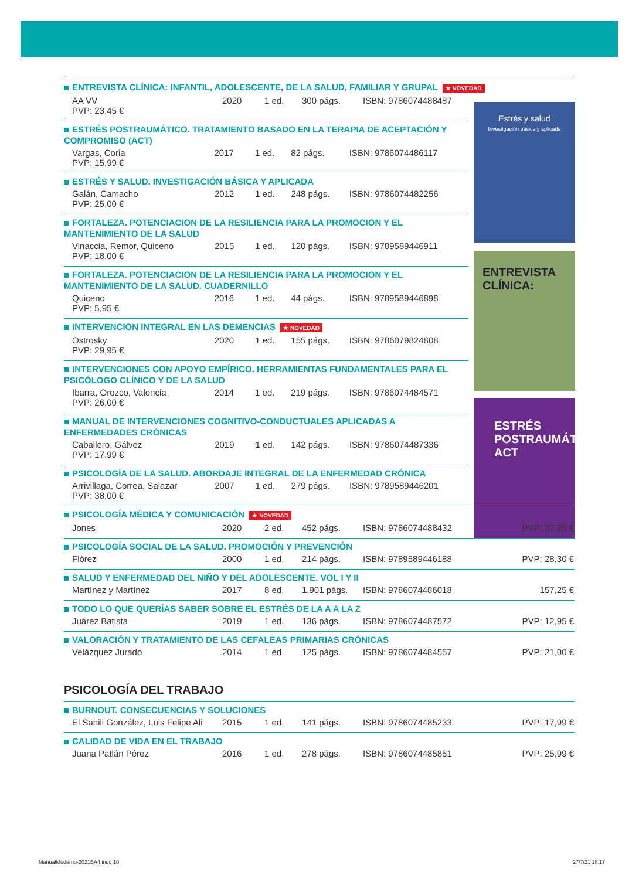Estrés y salud
Investigación básica y aplicada
ENTREVISTA CLÍNICA:
ESTRÉS POSTRAUMÁTICO
ACT
ENTREVISTA CLÍNICA: INFANTIL, ADOLESCENTE, DE LA SALUD, FAMILIAR Y GRUPAL ★ NOVEDAD
| AA VV PVP: 23,45 € | 2020 | 1 ed. | 300 págs. | ISBN: 9786074488487 |
ESTRÉS POSTRAUMÁTICO. TRATAMIENTO BASADO EN LA TERAPIA DE ACEPTACIÓN Y COMPROMISO (ACT)
| Vargas, Coria PVP: 15,99 € | 2017 | 1 ed. | 82 págs. | ISBN: 9786074486117 |
ESTRÉS Y SALUD. INVESTIGACIÓN BÁSICA Y APLICADA
| Galán, Camacho PVP: 25,00 € | 2012 | 1 ed. | 248 págs. | ISBN: 9786074482256 |
FORTALEZA. POTENCIACION DE LA RESILIENCIA PARA LA PROMOCION Y EL MANTENIMIENTO DE LA SALUD
| Vinaccia, Remor, Quiceno PVP: 18,00 € | 2015 | 1 ed. | 120 págs. | ISBN: 9789589446911 |
FORTALEZA. POTENCIACION DE LA RESILIENCIA PARA LA PROMOCION Y EL MANTENIMIENTO DE LA SALUD. CUADERNILLO
| Quiceno PVP: 5,95 € | 2016 | 1 ed. | 44 págs. | ISBN: 9789589446898 |
INTERVENCION INTEGRAL EN LAS DEMENCIAS ★ NOVEDAD
| Ostrosky PVP: 29,95 € | 2020 | 1 ed. | 155 págs. | ISBN: 9786079824808 |
INTERVENCIONES CON APOYO EMPÍRICO. HERRAMIENTAS FUNDAMENTALES PARA EL PSICÓLOGO CLÍNICO Y DE LA SALUD
| Ibarra, Orozco, Valencia PVP: 26,00 € | 2014 | 1 ed. | 219 págs. | ISBN: 9786074484571 |
MANUAL DE INTERVENCIONES COGNITIVO-CONDUCTUALES APLICADAS A ENFERMEDADES CRÓNICAS
| Caballero, Gálvez PVP: 17,99 € | 2019 | 1 ed. | 142 págs. | ISBN: 9786074487336 |
PSICOLOGÍA DE LA SALUD. ABORDAJE INTEGRAL DE LA ENFERMEDAD CRÓNICA
| Arrivillaga, Correa, Salazar PVP: 38,00 € | 2007 | 1 ed. | 279 págs. | ISBN: 9789589446201 |
PSICOLOGÍA MÉDICA Y COMUNICACIÓN ★ NOVEDAD
| Jones | 2020 | 2 ed. | 452 págs. | ISBN: 9786074488432 | PVP: 37,25 € |
PSICOLOGÍA SOCIAL DE LA SALUD. PROMOCIÓN Y PREVENCIÓN
| Flórez | 2000 | 1 ed. | 214 págs. | ISBN: 9789589446188 | PVP: 28,30 € |
SALUD Y ENFERMEDAD DEL NIÑO Y DEL ADOLESCENTE. VOL I Y II
| Martínez y Martínez | 2017 | 8 ed. | 1.901 págs. | ISBN: 9786074486018 | 157,25 € |
TODO LO QUE QUERÍAS SABER SOBRE EL ESTRÉS DE LA A A LA Z
| Juárez Batista | 2019 | 1 ed. | 136 págs. | ISBN: 9786074487572 | PVP: 12,95 € |
VALORACIÓN Y TRATAMIENTO DE LAS CEFALEAS PRIMARIAS CRÓNICAS
| Velázquez Jurado | 2014 | 1 ed. | 125 págs. | ISBN: 9786074484557 | PVP: 21,00 € |
PSICOLOGÍA DEL TRABAJO
BURNOUT. CONSECUENCIAS Y SOLUCIONES
| El Sahili González, Luis Felipe Ali | 2015 | 1 ed. | 141 págs. | ISBN: 9786074485233 | PVP: 17,99 € |
CALIDAD DE VIDA EN EL TRABAJO
| Juana Patlán Pérez | 2016 | 1 ed. | 278 págs. | ISBN: 9786074485851 | PVP: 25,99 € |
ManualModerno-2021BA4.indd 10 27/7/21 18:17